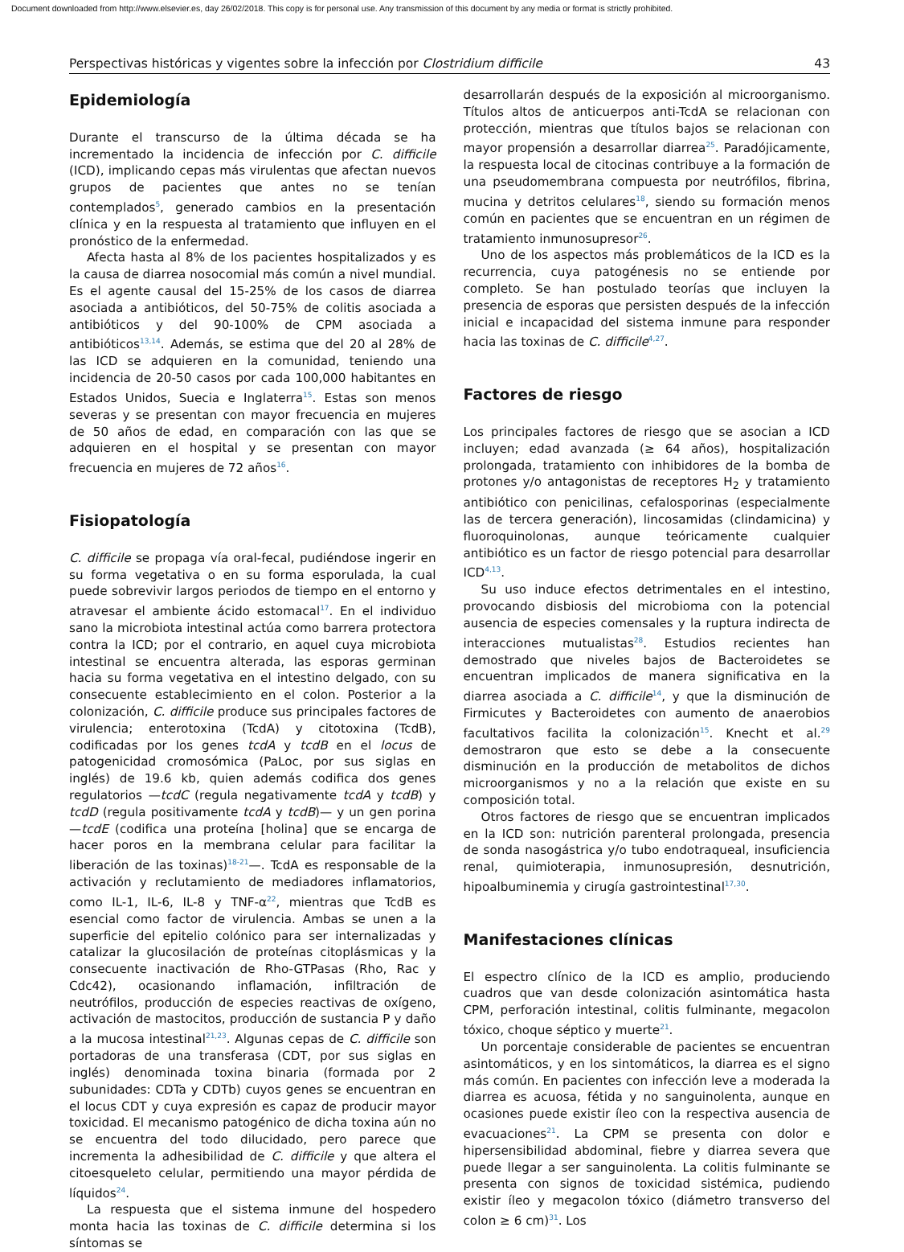Document downloaded from http://www.elsevier.es, day 26/02/2018. This copy is for personal use. Any transmission of this document by any media or format is strictly prohibited.
Perspectivas históricas y vigentes sobre la infección por Clostridium difficile 43
Epidemiología
Durante el transcurso de la última década se ha incrementado la incidencia de infección por C. difficile (ICD), implicando cepas más virulentas que afectan nuevos grupos de pacientes que antes no se tenían contemplados<sup>5</sup>, generado cambios en la presentación clínica y en la respuesta al tratamiento que influyen en el pronóstico de la enfermedad.
Afecta hasta al 8% de los pacientes hospitalizados y es la causa de diarrea nosocomial más común a nivel mundial. Es el agente causal del 15-25% de los casos de diarrea asociada a antibióticos, del 50-75% de colitis asociada a antibióticos y del 90-100% de CPM asociada a antibióticos<sup>13,14</sup>. Además, se estima que del 20 al 28% de las ICD se adquieren en la comunidad, teniendo una incidencia de 20-50 casos por cada 100,000 habitantes en Estados Unidos, Suecia e Inglaterra<sup>15</sup>. Estas son menos severas y se presentan con mayor frecuencia en mujeres de 50 años de edad, en comparación con las que se adquieren en el hospital y se presentan con mayor frecuencia en mujeres de 72 años<sup>16</sup>.
Fisiopatología
C. difficile se propaga vía oral-fecal, pudiéndose ingerir en su forma vegetativa o en su forma esporulada, la cual puede sobrevivir largos periodos de tiempo en el entorno y atravesar el ambiente ácido estomacal<sup>17</sup>. En el individuo sano la microbiota intestinal actúa como barrera protectora contra la ICD; por el contrario, en aquel cuya microbiota intestinal se encuentra alterada, las esporas germinan hacia su forma vegetativa en el intestino delgado, con su consecuente establecimiento en el colon. Posterior a la colonización, C. difficile produce sus principales factores de virulencia; enterotoxina (TcdA) y citotoxina (TcdB), codificadas por los genes tcdA y tcdB en el locus de patogenicidad cromosómica (PaLoc, por sus siglas en inglés) de 19.6 kb, quien además codifica dos genes regulatorios —tcdC (regula negativamente tcdA y tcdB) y tcdD (regula positivamente tcdA y tcdB)— y un gen porina —tcdE (codifica una proteína [holina] que se encarga de hacer poros en la membrana celular para facilitar la liberación de las toxinas)<sup>18-21</sup>—. TcdA es responsable de la activación y reclutamiento de mediadores inflamatorios, como IL-1, IL-6, IL-8 y TNF-α<sup>22</sup>, mientras que TcdB es esencial como factor de virulencia. Ambas se unen a la superficie del epitelio colónico para ser internalizadas y catalizar la glucosilación de proteínas citoplásmicas y la consecuente inactivación de Rho-GTPasas (Rho, Rac y Cdc42), ocasionando inflamación, infiltración de neutrófilos, producción de especies reactivas de oxígeno, activación de mastocitos, producción de sustancia P y daño a la mucosa intestinal<sup>21,23</sup>. Algunas cepas de C. difficile son portadoras de una transferasa (CDT, por sus siglas en inglés) denominada toxina binaria (formada por 2 subunidades: CDTa y CDTb) cuyos genes se encuentran en el locus CDT y cuya expresión es capaz de producir mayor toxicidad. El mecanismo patogénico de dicha toxina aún no se encuentra del todo dilucidado, pero parece que incrementa la adhesibilidad de C. difficile y que altera el citoesqueleto celular, permitiendo una mayor pérdida de líquidos<sup>24</sup>.
La respuesta que el sistema inmune del hospedero monta hacia las toxinas de C. difficile determina si los síntomas se
desarrollarán después de la exposición al microorganismo. Títulos altos de anticuerpos anti-TcdA se relacionan con protección, mientras que títulos bajos se relacionan con mayor propensión a desarrollar diarrea<sup>25</sup>. Paradójicamente, la respuesta local de citocinas contribuye a la formación de una pseudomembrana compuesta por neutrófilos, fibrina, mucina y detritos celulares<sup>18</sup>, siendo su formación menos común en pacientes que se encuentran en un régimen de tratamiento inmunosupresor<sup>26</sup>.
Uno de los aspectos más problemáticos de la ICD es la recurrencia, cuya patogénesis no se entiende por completo. Se han postulado teorías que incluyen la presencia de esporas que persisten después de la infección inicial e incapacidad del sistema inmune para responder hacia las toxinas de C. difficile<sup>4,27</sup>.
Factores de riesgo
Los principales factores de riesgo que se asocian a ICD incluyen; edad avanzada (≥ 64 años), hospitalización prolongada, tratamiento con inhibidores de la bomba de protones y/o antagonistas de receptores H<sub>2</sub> y tratamiento antibiótico con penicilinas, cefalosporinas (especialmente las de tercera generación), lincosamidas (clindamicina) y fluoroquinolonas, aunque teóricamente cualquier antibiótico es un factor de riesgo potencial para desarrollar ICD<sup>4,13</sup>.
Su uso induce efectos detrimentales en el intestino, provocando disbiosis del microbioma con la potencial ausencia de especies comensales y la ruptura indirecta de interacciones mutualistas<sup>28</sup>. Estudios recientes han demostrado que niveles bajos de Bacteroidetes se encuentran implicados de manera significativa en la diarrea asociada a C. difficile<sup>14</sup>, y que la disminución de Firmicutes y Bacteroidetes con aumento de anaerobios facultativos facilita la colonización<sup>15</sup>. Knecht et al.<sup>29</sup> demostraron que esto se debe a la consecuente disminución en la producción de metabolitos de dichos microorganismos y no a la relación que existe en su composición total.
Otros factores de riesgo que se encuentran implicados en la ICD son: nutrición parenteral prolongada, presencia de sonda nasogástrica y/o tubo endotraqueal, insuficiencia renal, quimioterapia, inmunosupresión, desnutrición, hipoalbuminemia y cirugía gastrointestinal<sup>17,30</sup>.
Manifestaciones clínicas
El espectro clínico de la ICD es amplio, produciendo cuadros que van desde colonización asintomática hasta CPM, perforación intestinal, colitis fulminante, megacolon tóxico, choque séptico y muerte<sup>21</sup>.
Un porcentaje considerable de pacientes se encuentran asintomáticos, y en los sintomáticos, la diarrea es el signo más común. En pacientes con infección leve a moderada la diarrea es acuosa, fétida y no sanguinolenta, aunque en ocasiones puede existir íleo con la respectiva ausencia de evacuaciones<sup>21</sup>. La CPM se presenta con dolor e hipersensibilidad abdominal, fiebre y diarrea severa que puede llegar a ser sanguinolenta. La colitis fulminante se presenta con signos de toxicidad sistémica, pudiendo existir íleo y megacolon tóxico (diámetro transverso del colon ≥ 6 cm)<sup>31</sup>. Los